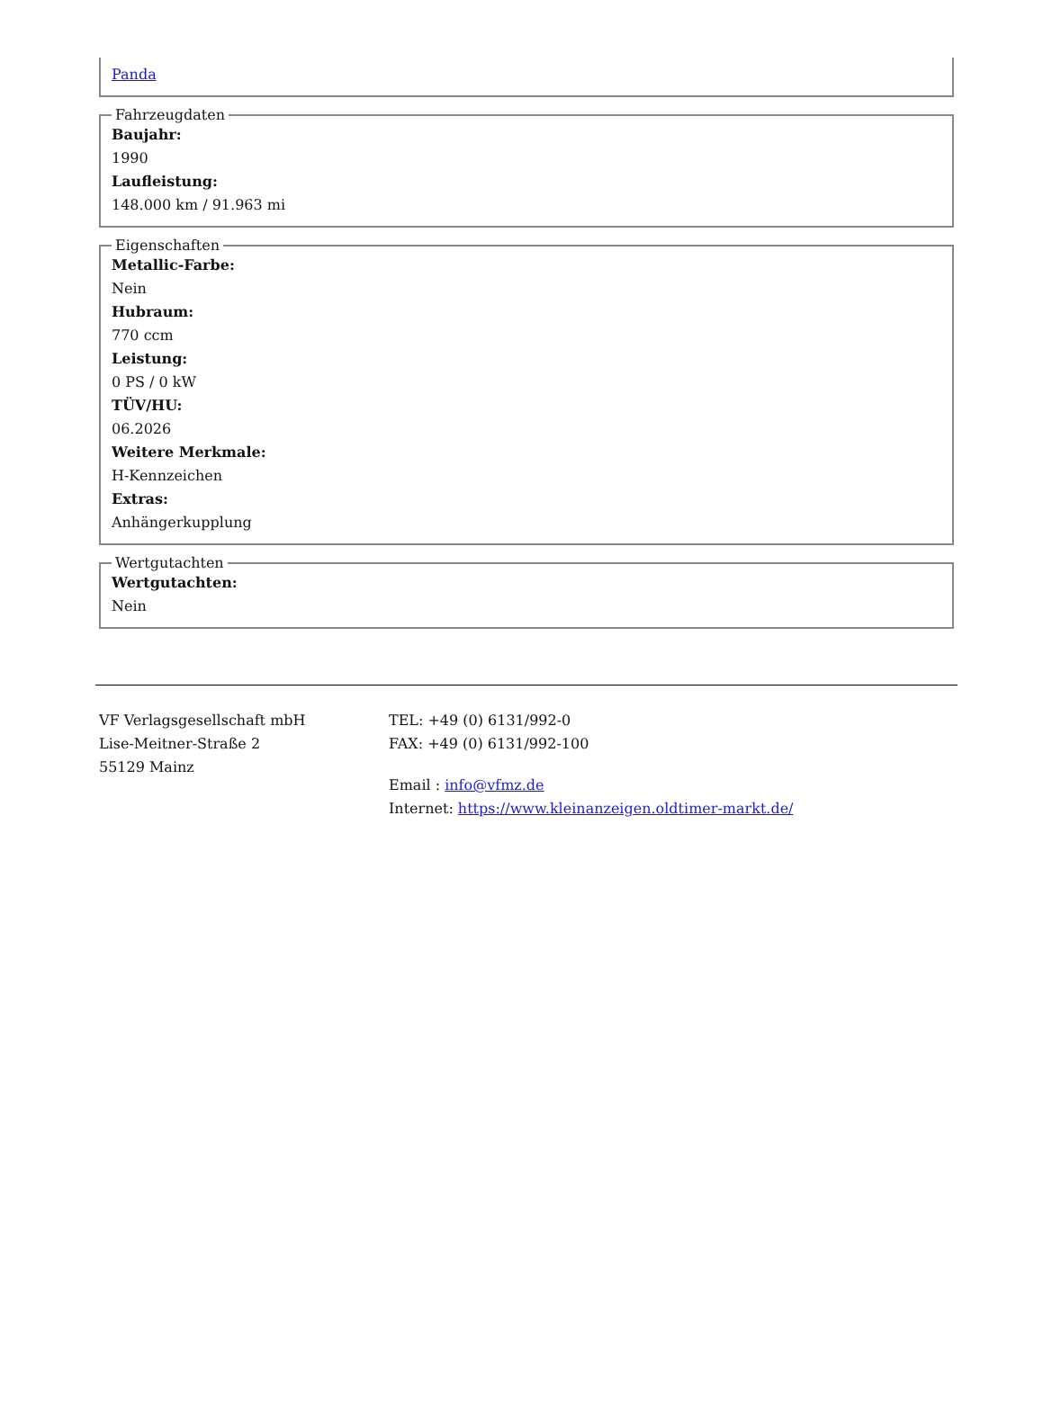Panda
Fahrzeugdaten
Baujahr:
1990
Laufleistung:
148.000 km / 91.963 mi
Eigenschaften
Metallic-Farbe:
Nein
Hubraum:
770 ccm
Leistung:
0 PS / 0 kW
TÜV/HU:
06.2026
Weitere Merkmale:
H-Kennzeichen
Extras:
Anhängerkupplung
Wertgutachten
Wertgutachten:
Nein
VF Verlagsgesellschaft mbH
Lise-Meitner-Straße 2
55129 Mainz
TEL: +49 (0) 6131/992-0
FAX: +49 (0) 6131/992-100
Email : info@vfmz.de
Internet: https://www.kleinanzeigen.oldtimer-markt.de/